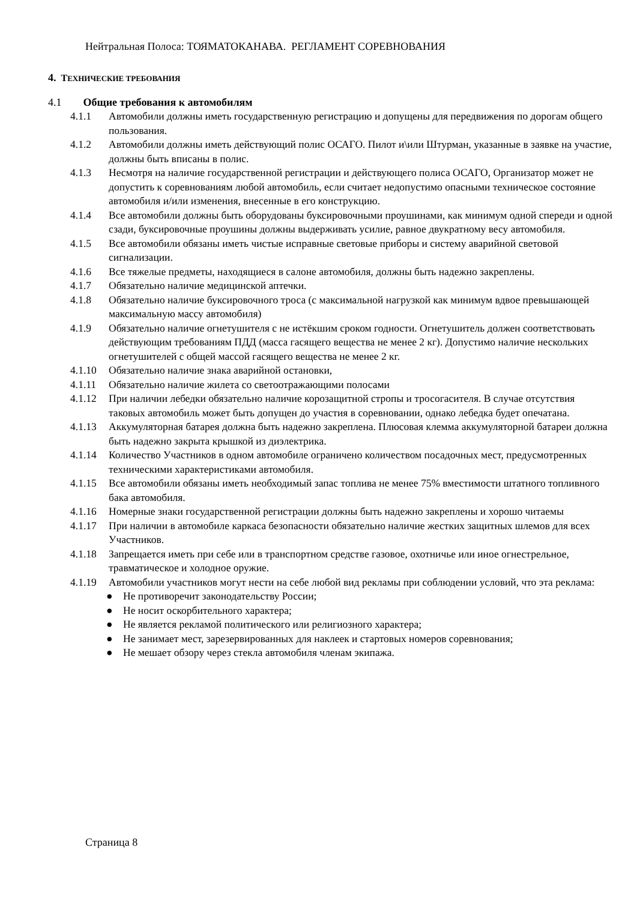Нейтральная Полоса: ТОЯМАТОКАНАВА. РЕГЛАМЕНТ СОРЕВНОВАНИЯ
4. ТЕХНИЧЕСКИЕ ТРЕБОВАНИЯ
4.1 Общие требования к автомобилям
4.1.1 Автомобили должны иметь государственную регистрацию и допущены для передвижения по дорогам общего пользования.
4.1.2 Автомобили должны иметь действующий полис ОСАГО. Пилот и\или Штурман, указанные в заявке на участие, должны быть вписаны в полис.
4.1.3 Несмотря на наличие государственной регистрации и действующего полиса ОСАГО, Организатор может не допустить к соревнованиям любой автомобиль, если считает недопустимо опасными техническое состояние автомобиля и/или изменения, внесенные в его конструкцию.
4.1.4 Все автомобили должны быть оборудованы буксировочными проушинами, как минимум одной спереди и одной сзади, буксировочные проушины должны выдерживать усилие, равное двукратному весу автомобиля.
4.1.5 Все автомобили обязаны иметь чистые исправные световые приборы и систему аварийной световой сигнализации.
4.1.6 Все тяжелые предметы, находящиеся в салоне автомобиля, должны быть надежно закреплены.
4.1.7 Обязательно наличие медицинской аптечки.
4.1.8 Обязательно наличие буксировочного троса (с максимальной нагрузкой как минимум вдвое превышающей максимальную массу автомобиля)
4.1.9 Обязательно наличие огнетушителя с не истёкшим сроком годности. Огнетушитель должен соответствовать действующим требованиям ПДД (масса гасящего вещества не менее 2 кг). Допустимо наличие нескольких огнетушителей с общей массой гасящего вещества не менее 2 кг.
4.1.10 Обязательно наличие знака аварийной остановки,
4.1.11 Обязательно наличие жилета со светоотражающими полосами
4.1.12 При наличии лебедки обязательно наличие корозащитной стропы и тросогасителя. В случае отсутствия таковых автомобиль может быть допущен до участия в соревновании, однако лебедка будет опечатана.
4.1.13 Аккумуляторная батарея должна быть надежно закреплена. Плюсовая клемма аккумуляторной батареи должна быть надежно закрыта крышкой из диэлектрика.
4.1.14 Количество Участников в одном автомобиле ограничено количеством посадочных мест, предусмотренных техническими характеристиками автомобиля.
4.1.15 Все автомобили обязаны иметь необходимый запас топлива не менее 75% вместимости штатного топливного бака автомобиля.
4.1.16 Номерные знаки государственной регистрации должны быть надежно закреплены и хорошо читаемы
4.1.17 При наличии в автомобиле каркаса безопасности обязательно наличие жестких защитных шлемов для всех Участников.
4.1.18 Запрещается иметь при себе или в транспортном средстве газовое, охотничье или иное огнестрельное, травматическое и холодное оружие.
4.1.19 Автомобили участников могут нести на себе любой вид рекламы при соблюдении условий, что эта реклама:
● Не противоречит законодательству России;
● Не носит оскорбительного характера;
● Не является рекламой политического или религиозного характера;
● Не занимает мест, зарезервированных для наклеек и стартовых номеров соревнования;
● Не мешает обзору через стекла автомобиля членам экипажа.
Страница 8